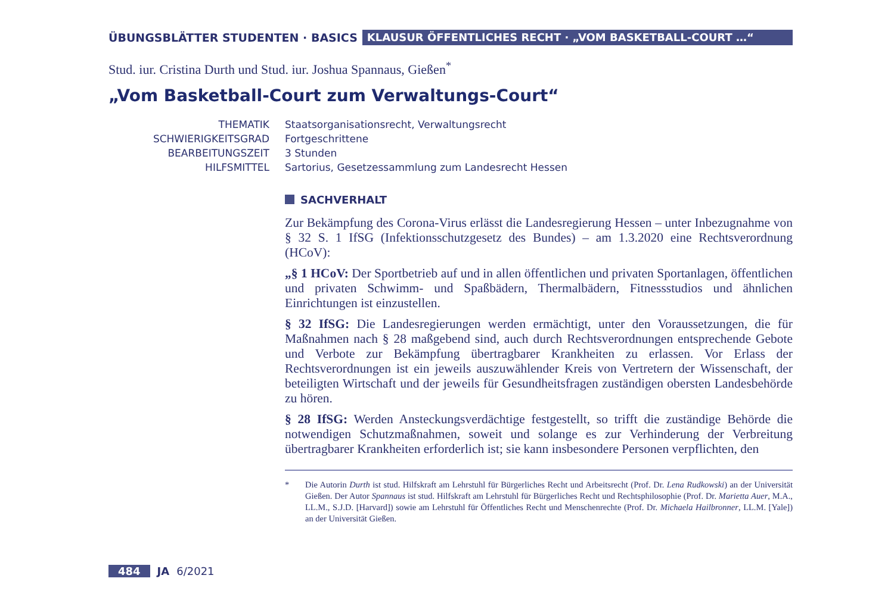ÜBUNGSBLÄTTER STUDENTEN · BASICS
KLAUSUR ÖFFENTLICHES RECHT · „VOM BASKETBALL-COURT …“
Stud. iur. Cristina Durth und Stud. iur. Joshua Spannaus, Gießen<sup>*</sup>
„Vom Basketball-Court zum Verwaltungs-Court“
THEMATIK
Staatsorganisationsrecht, Verwaltungsrecht
SCHWIERIGKEITSGRAD
Fortgeschrittene
BEARBEITUNGSZEIT
3 Stunden
HILFSMITTEL
Sartorius, Gesetzessammlung zum Landesrecht Hessen
SACHVERHALT
Zur Bekämpfung des Corona-Virus erlässt die Landesregierung Hessen – unter Inbezugnahme von § 32 S. 1 IfSG (Infektionsschutzgesetz des Bundes) – am 1.3.2020 eine Rechtsverordnung (HCoV):
„§ 1 HCoV: Der Sportbetrieb auf und in allen öffentlichen und privaten Sportanlagen, öffentlichen und privaten Schwimm- und Spaßbädern, Thermalbädern, Fitnessstudios und ähnlichen Einrichtungen ist einzustellen.
§ 32 IfSG: Die Landesregierungen werden ermächtigt, unter den Voraussetzungen, die für Maßnahmen nach § 28 maßgebend sind, auch durch Rechtsverordnungen entsprechende Gebote und Verbote zur Bekämpfung übertragbarer Krankheiten zu erlassen. Vor Erlass der Rechtsverordnungen ist ein jeweils auszuwählender Kreis von Vertretern der Wissenschaft, der beteiligten Wirtschaft und der jeweils für Gesundheitsfragen zuständigen obersten Landesbehörde zu hören.
§ 28 IfSG: Werden Ansteckungsverdächtige festgestellt, so trifft die zuständige Behörde die notwendigen Schutzmaßnahmen, soweit und solange es zur Verhinderung der Verbreitung übertragbarer Krankheiten erforderlich ist; sie kann insbesondere Personen verpflichten, den
* Die Autorin Durth ist stud. Hilfskraft am Lehrstuhl für Bürgerliches Recht und Arbeitsrecht (Prof. Dr. Lena Rudkowski) an der Universität Gießen. Der Autor Spannaus ist stud. Hilfskraft am Lehrstuhl für Bürgerliches Recht und Rechtsphilosophie (Prof. Dr. Marietta Auer, M.A., LL.M., S.J.D. [Harvard]) sowie am Lehrstuhl für Öffentliches Recht und Menschenrechte (Prof. Dr. Michaela Hailbronner, LL.M. [Yale]) an der Universität Gießen.
484 JA 6/2021